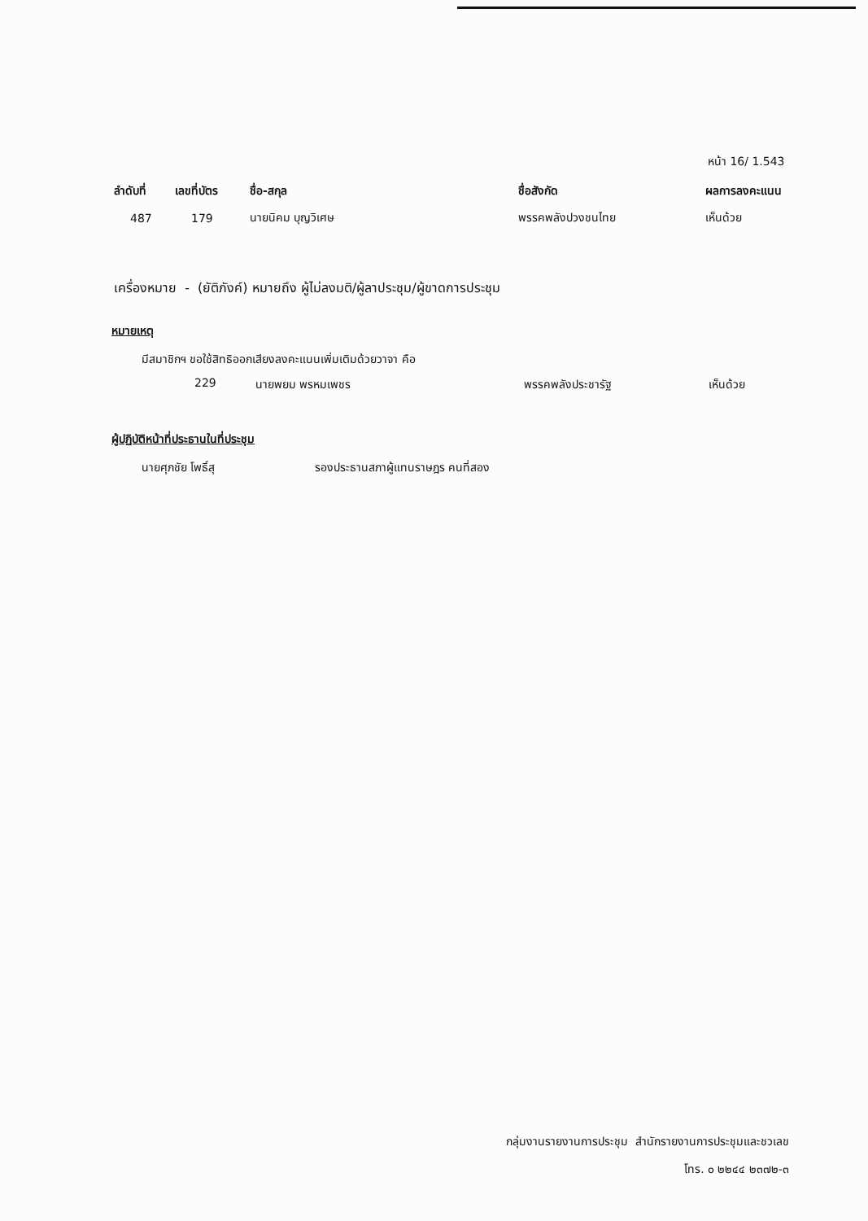หน้า 16/ 1.543
| ลำดับที่ | เลขที่บัตร | ชื่อ-สกุล | ชื่อสังกัด | ผลการลงคะแนน |
| --- | --- | --- | --- | --- |
| 487 | 179 | นายนิคม บุญวิเศษ | พรรคพลังปวงชนไทย | เห็นด้วย |
เครื่องหมาย - (ยัติภังค์) หมายถึง ผู้ไม่ลงมติ/ผู้ลาประชุม/ผู้ขาดการประชุม
หมายเหตุ
มีสมาชิกฯ ขอใช้สิทธิออกเสียงลงคะแนนเพิ่มเติมด้วยวาจา คือ
229 นายพยม พรหมเพชร พรรคพลังประชารัฐ เห็นด้วย
ผู้ปฏิบัติหน้าที่ประธานในที่ประชุม
นายศุภชัย โพธิ์สุ รองประธานสภาผู้แทนราษฎร คนที่สอง
กลุ่มงานรายงานการประชุม สำนักรายงานการประชุมและชวเลข
โทร. ๐ ๒๒๔๔ ๒๓๗๒-๓